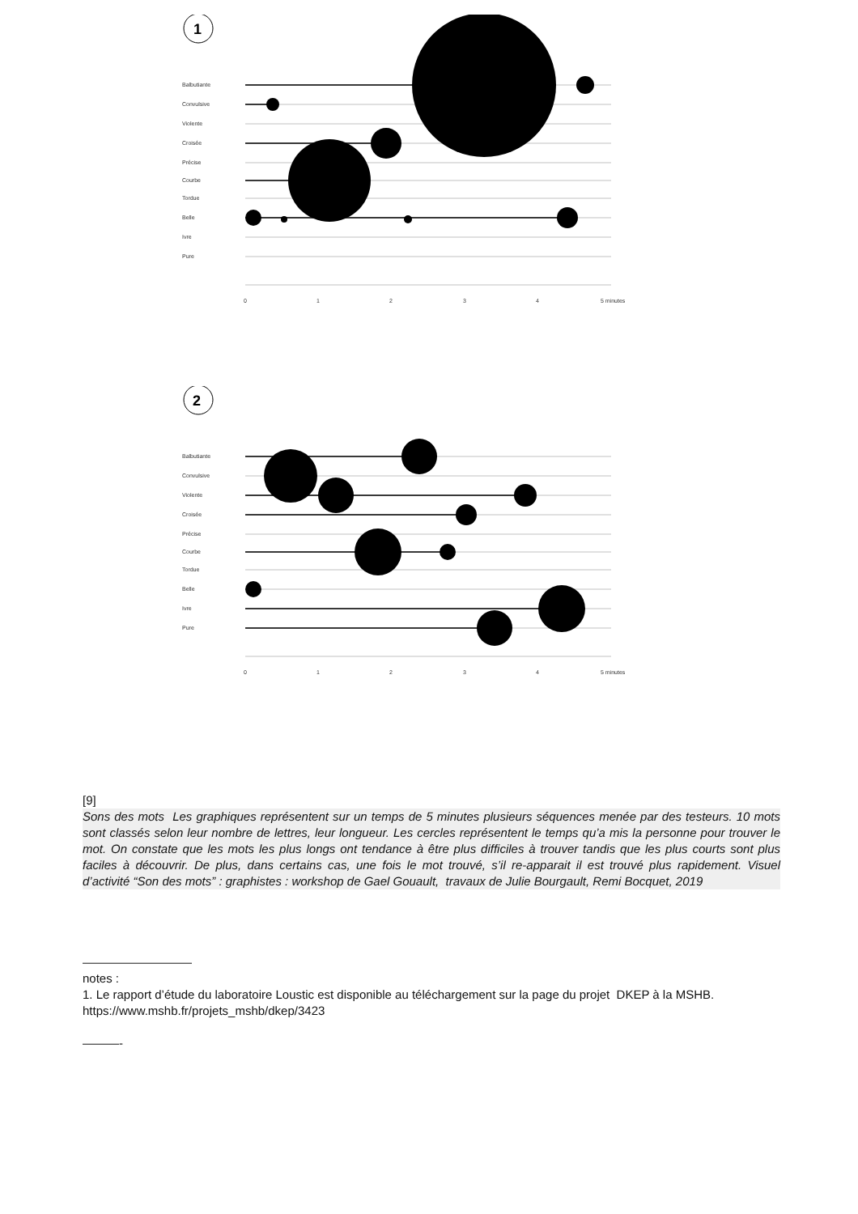1
Balbutiante
Convulsive
Violente
Croisée
Précise
Courbe
Tordue
Belle
Ivre
Pure
0
1
2
3
4
5 minutes
2
Balbutiante
Convulsive
Violente
Croisée
Précise
Courbe
Tordue
Belle
Ivre
Pure
0
1
2
3
4
5 minutes
[9]
Sons des mots Les graphiques représentent sur un temps de 5 minutes plusieurs séquences menée par des testeurs. 10 mots sont classés selon leur nombre de lettres, leur longueur. Les cercles représentent le temps qu’a mis la personne pour trouver le mot. On constate que les mots les plus longs ont tendance à être plus difficiles à trouver tandis que les plus courts sont plus faciles à découvrir. De plus, dans certains cas, une fois le mot trouvé, s’il re-apparait il est trouvé plus rapidement. Visuel d’activité “Son des mots” : graphistes : workshop de Gael Gouault, travaux de Julie Bourgault, Remi Bocquet, 2019
—————————
notes :
1. Le rapport d’étude du laboratoire Loustic est disponible au téléchargement sur la page du projet DKEP à la MSHB.
https://www.mshb.fr/projets_mshb/dkep/3423
———-